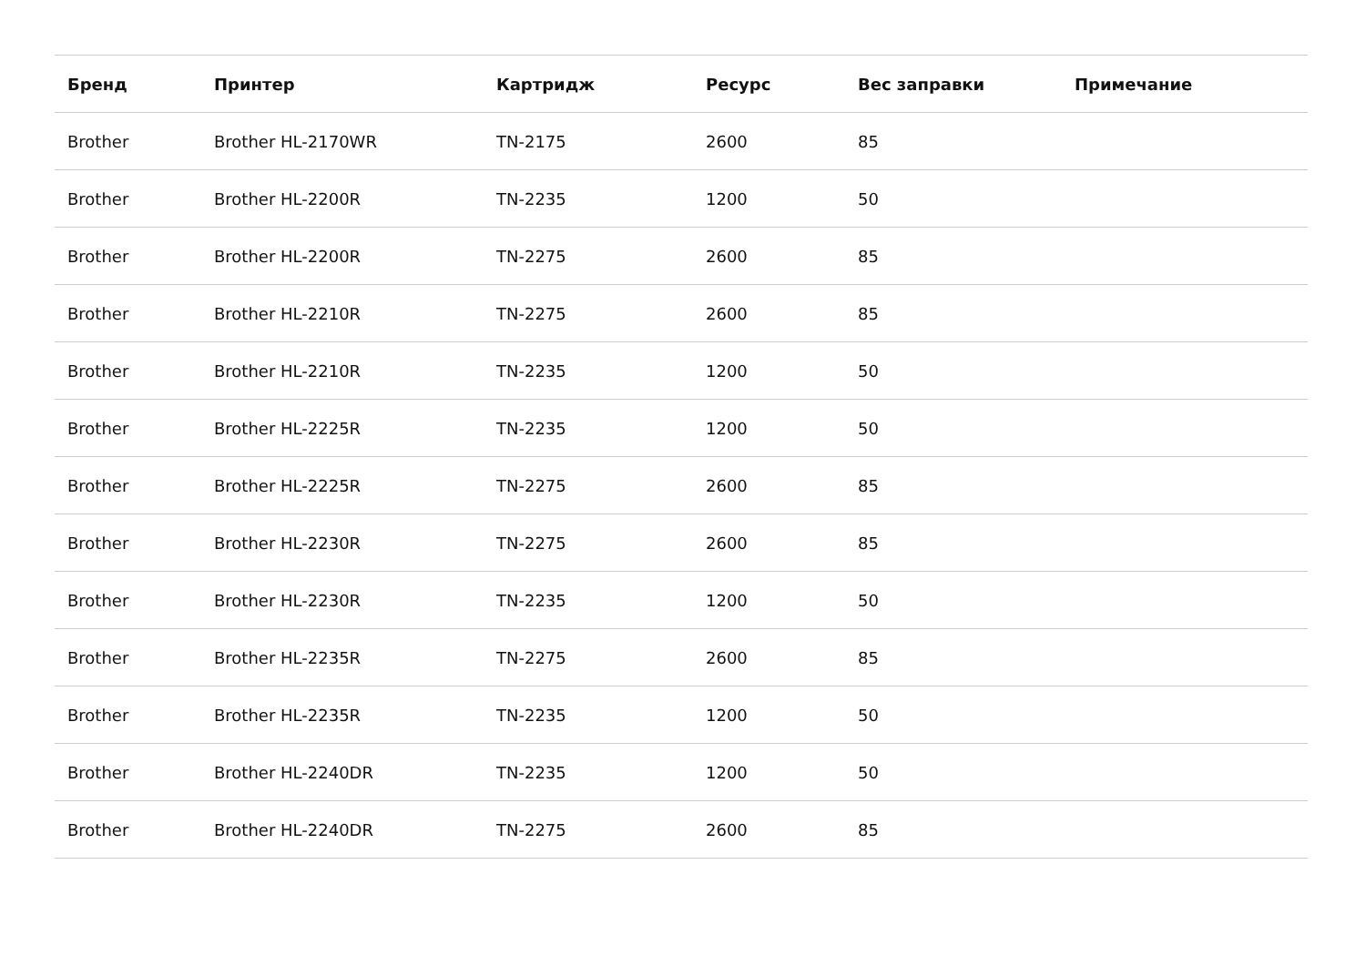| Бренд | Принтер | Картридж | Ресурс | Вес заправки | Примечание |
| --- | --- | --- | --- | --- | --- |
| Brother | Brother HL-2170WR | TN-2175 | 2600 | 85 | |
| Brother | Brother HL-2200R | TN-2235 | 1200 | 50 | |
| Brother | Brother HL-2200R | TN-2275 | 2600 | 85 | |
| Brother | Brother HL-2210R | TN-2275 | 2600 | 85 | |
| Brother | Brother HL-2210R | TN-2235 | 1200 | 50 | |
| Brother | Brother HL-2225R | TN-2235 | 1200 | 50 | |
| Brother | Brother HL-2225R | TN-2275 | 2600 | 85 | |
| Brother | Brother HL-2230R | TN-2275 | 2600 | 85 | |
| Brother | Brother HL-2230R | TN-2235 | 1200 | 50 | |
| Brother | Brother HL-2235R | TN-2275 | 2600 | 85 | |
| Brother | Brother HL-2235R | TN-2235 | 1200 | 50 | |
| Brother | Brother HL-2240DR | TN-2235 | 1200 | 50 | |
| Brother | Brother HL-2240DR | TN-2275 | 2600 | 85 | |